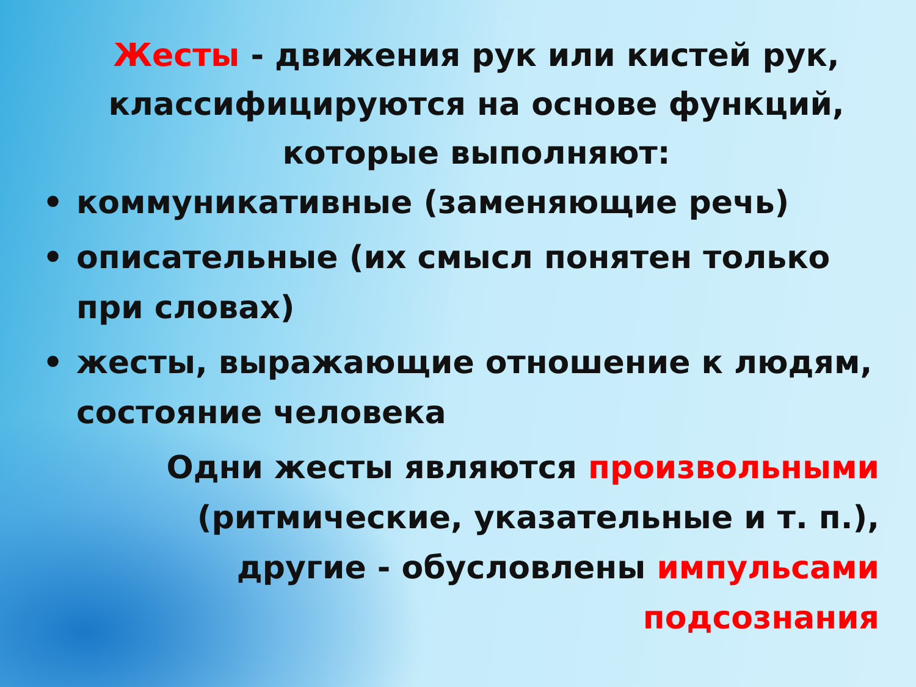Жесты - движения рук или кистей рук, классифицируются на основе функций, которые выполняют:
• коммуникативные (заменяющие речь)
• описательные (их смысл понятен только при словах)
• жесты, выражающие отношение к людям, состояние человека
Одни жесты являются произвольными
(ритмические, указательные и т. п.),
другие - обусловлены импульсами
подсознания